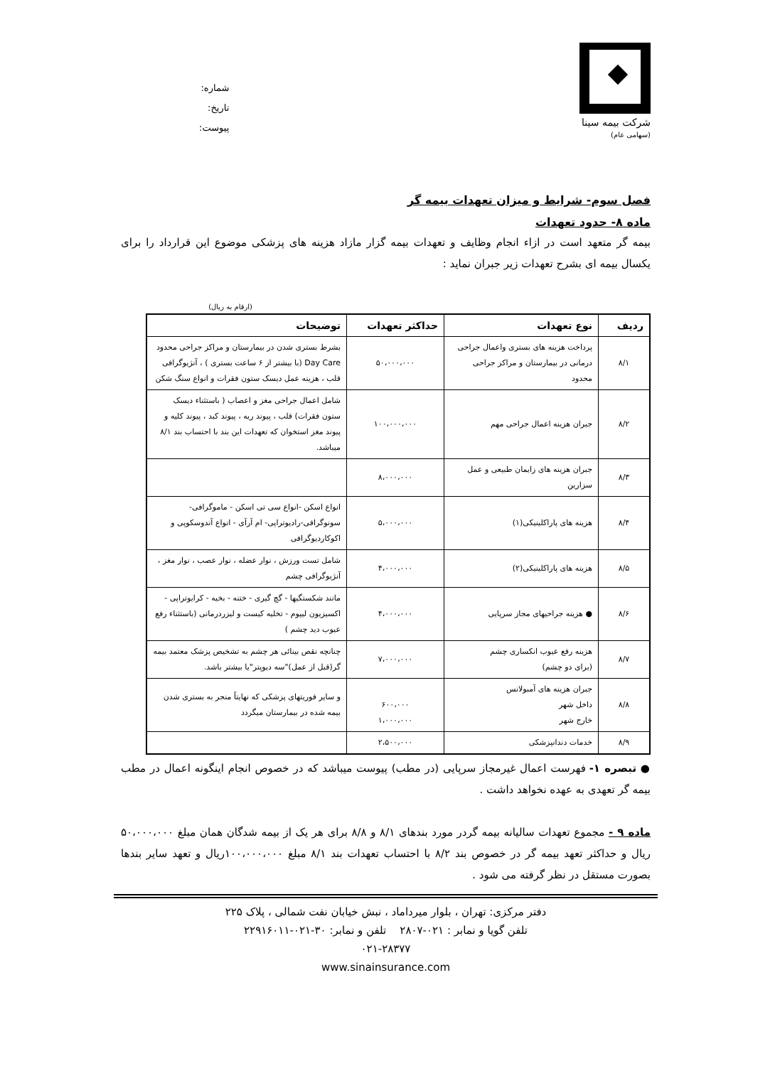شرکت بیمه سینا
(سهامی عام)
شماره:
تاریخ:
پیوست:
فصل سوم- شرایط و میزان تعهدات بیمه گر
ماده ۸- حدود تعهدات
بیمه گر متعهد است در ازاء انجام وظایف و تعهدات بیمه گزار مازاد هزینه های پزشکی موضوع این قرارداد را برای یکسال بیمه ای بشرح تعهدات زیر جبران نماید :
(ارقام به ریال)
| ردیف | نوع تعهدات | حداکثر تعهدات | توضیحات |
| --- | --- | --- | --- |
| ۸/۱ | پرداخت هزینه های بستری واعمال جراحی درمانی در بیمارستان و مراکز جراحی محدود | ۵۰،۰۰۰،۰۰۰ | بشرط بستری شدن در بیمارستان و مراکز جراحی محدود Day Care (با بیشتر از ۶ ساعت بستری ) ، آنژیوگرافی قلب ، هزینه عمل دیسک ستون فقرات و انواع سنگ شکن |
| ۸/۲ | جبران هزینه اعمال جراحی مهم | ۱۰۰،۰۰۰،۰۰۰ | شامل اعمال جراحی مغز و اعصاب ( باستثناء دیسک ستون فقرات) قلب ، پیوند ریه ، پیوند کبد ، پیوند کلیه و پیوند مغز استخوان که تعهدات این بند با احتساب بند ۸/۱ میباشد. |
| ۸/۳ | جبران هزینه های زایمان طبیعی و عمل سزارین | ۸،۰۰۰،۰۰۰ | |
| ۸/۴ | هزینه های پاراکلینیکی(۱) | ۵،۰۰۰،۰۰۰ | انواع اسکن -انواع سی تی اسکن - ماموگرافی- سونوگرافی-رادیوتراپی- ام آرآی - انواع آندوسکوپی و اکوکاردیوگرافی |
| ۸/۵ | هزینه های پاراکلینیکی(۲) | ۴،۰۰۰،۰۰۰ | شامل تست ورزش ، نوار عضله ، نوار عصب ، نوار مغز ، آنژیوگرافی چشم |
| ۸/۶ | ● هزینه جراحیهای مجاز سرپایی | ۴،۰۰۰،۰۰۰ | مانند شکستگیها - گچ گیری - ختنه - بخیه - کرایوتراپی - اکسیزیون لیپوم - تخلیه کیست و لیزردرمانی (باستثناء رفع عیوب دید چشم ) |
| ۸/۷ | هزینه رفع عیوب انکساری چشم (برای دو چشم) | ۷،۰۰۰،۰۰۰ | چنانچه نقص بینائی هر چشم به تشخیص پزشک معتمد بیمه گر(قبل از عمل)"سه دیوپتر"یا بیشتر باشد. |
| ۸/۸ | جبران هزینه های آمبولانس داخل شهر خارج شهر | ۶۰۰،۰۰۰ ۱،۰۰۰،۰۰۰ | و سایر فوریتهای پزشکی که نهایتاً منجر به بستری شدن بیمه شده در بیمارستان میگردد |
| ۸/۹ | خدمات دندانپزشکی | ۲،۵۰۰،۰۰۰ | |
● تبصره ۱- فهرست اعمال غیرمجاز سرپایی (در مطب) پیوست میباشد که در خصوص انجام اینگونه اعمال در مطب بیمه گر تعهدی به عهده نخواهد داشت .
ماده ۹ - مجموع تعهدات سالیانه بیمه گردر مورد بندهای ۸/۱ و ۸/۸ برای هر یک از بیمه شدگان همان مبلغ ۵۰،۰۰۰،۰۰۰ ریال و حداکثر تعهد بیمه گر در خصوص بند ۸/۲ با احتساب تعهدات بند ۸/۱ مبلغ ۱۰۰،۰۰۰،۰۰۰ریال و تعهد سایر بندها بصورت مستقل در نظر گرفته می شود .
دفتر مرکزی: تهران ، بلوار میرداماد ، نبش خیابان نفت شمالی ، پلاک ۲۲۵
تلفن گویا و نمابر : ۰۲۱-۲۸۰۷ تلفن و نمابر: ۳۰-۰۲۱-۲۲۹۱۶۰۱۱
۰۲۱-۲۸۳۷۷
www.sinainsurance.com